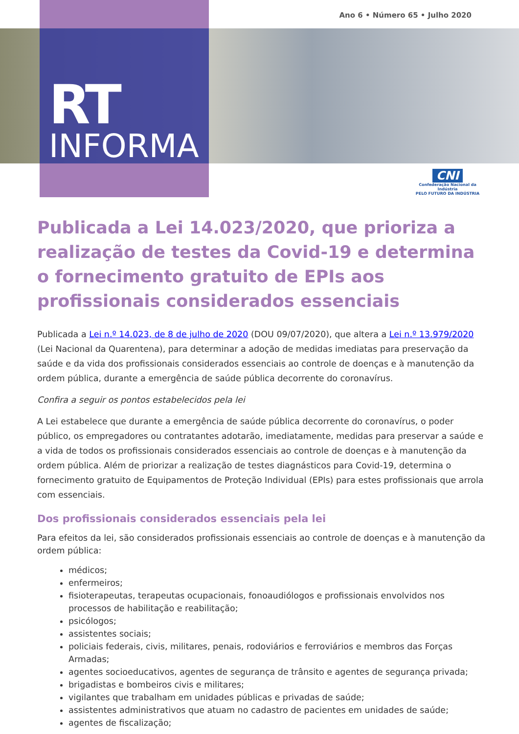Ano 6 • Número 65 • Julho 2020
RT
INFORMA
CNI
Confederação Nacional da Indústria
PELO FUTURO DA INDÚSTRIA
Publicada a Lei 14.023/2020, que prioriza a realização de testes da Covid-19 e determina o fornecimento gratuito de EPIs aos profissionais considerados essenciais
Publicada a Lei n.º 14.023, de 8 de julho de 2020 (DOU 09/07/2020), que altera a Lei n.º 13.979/2020 (Lei Nacional da Quarentena), para determinar a adoção de medidas imediatas para preservação da saúde e da vida dos profissionais considerados essenciais ao controle de doenças e à manutenção da ordem pública, durante a emergência de saúde pública decorrente do coronavírus.
Confira a seguir os pontos estabelecidos pela lei
A Lei estabelece que durante a emergência de saúde pública decorrente do coronavírus, o poder público, os empregadores ou contratantes adotarão, imediatamente, medidas para preservar a saúde e a vida de todos os profissionais considerados essenciais ao controle de doenças e à manutenção da ordem pública. Além de priorizar a realização de testes diagnásticos para Covid-19, determina o fornecimento gratuito de Equipamentos de Proteção Individual (EPIs) para estes profissionais que arrola com essenciais.
Dos profissionais considerados essenciais pela lei
Para efeitos da lei, são considerados profissionais essenciais ao controle de doenças e à manutenção da ordem pública:
médicos;
enfermeiros;
fisioterapeutas, terapeutas ocupacionais, fonoaudiólogos e profissionais envolvidos nos processos de habilitação e reabilitação;
psicólogos;
assistentes sociais;
policiais federais, civis, militares, penais, rodoviários e ferroviários e membros das Forças Armadas;
agentes socioeducativos, agentes de segurança de trânsito e agentes de segurança privada;
brigadistas e bombeiros civis e militares;
vigilantes que trabalham em unidades públicas e privadas de saúde;
assistentes administrativos que atuam no cadastro de pacientes em unidades de saúde;
agentes de fiscalização;